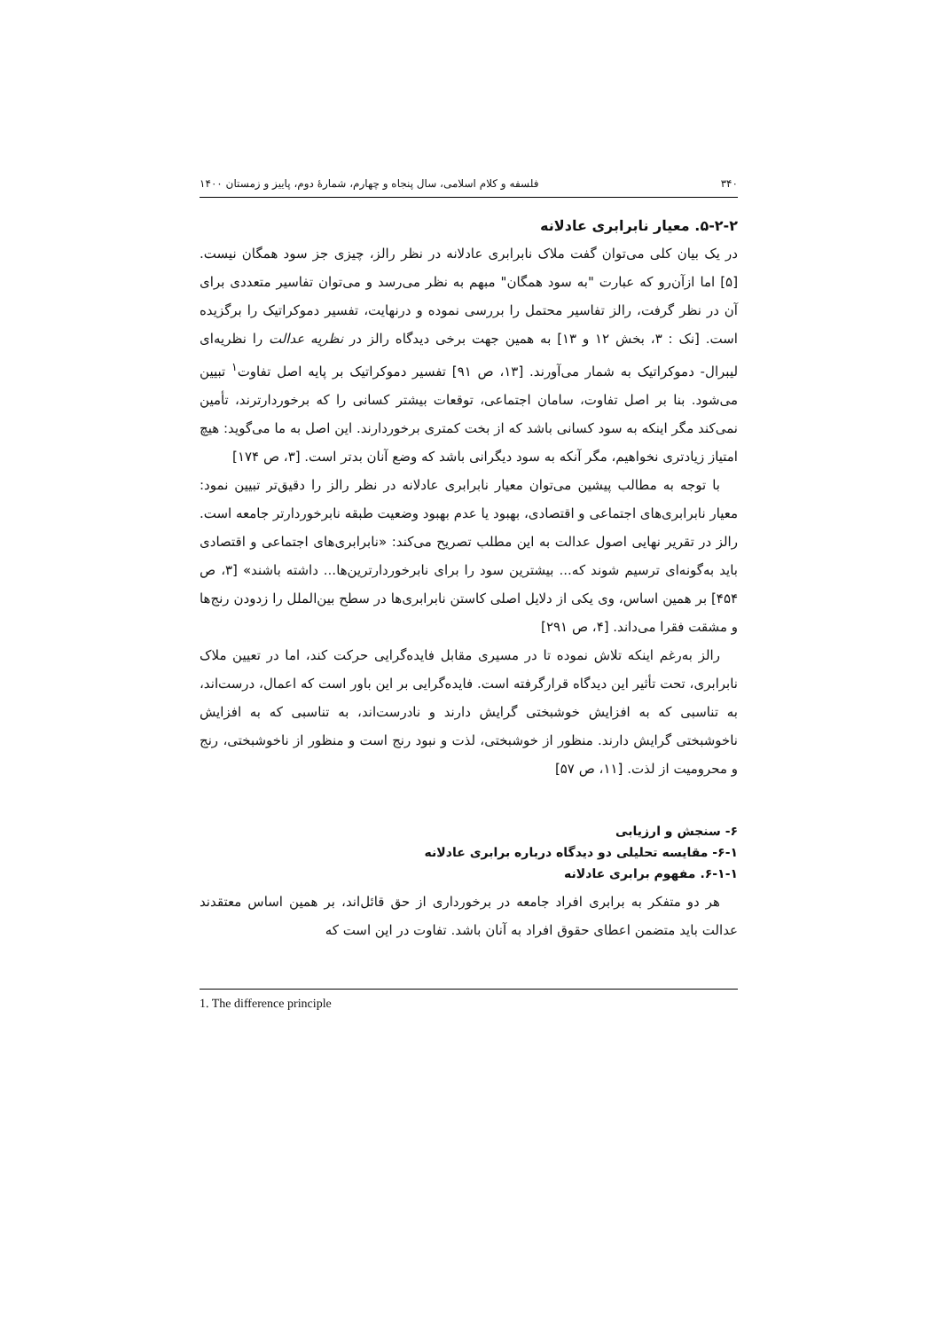۳۴۰ فلسفه و کلام اسلامی، سال پنجاه و چهارم، شمارهٔ دوم، پاییز و زمستان ۱۴۰۰
۵-۲-۲. معیار نابرابری عادلانه
در یک بیان کلی می‌توان گفت ملاک نابرابری عادلانه در نظر رالز، چیزی جز سود همگان نیست. [۵] اما ازآن‌رو که عبارت "به سود همگان" مبهم به نظر می‌رسد و می‌توان تفاسیر متعددی برای آن در نظر گرفت، رالز تفاسیر محتمل را بررسی نموده و درنهایت، تفسیر دموکراتیک را برگزیده است. [نک : ۳، بخش ۱۲ و ۱۳] به همین جهت برخی دیدگاه رالز در نظریه عدالت را نظریه‌ای لیبرال- دموکراتیک به شمار می‌آورند. [۱۳، ص ۹۱] تفسیر دموکراتیک بر پایه اصل تفاوت<sup>۱</sup> تبیین می‌شود. بنا بر اصل تفاوت، سامان اجتماعی، توقعات بیشتر کسانی را که برخوردارترند، تأمین نمی‌کند مگر اینکه به سود کسانی باشد که از بخت کمتری برخوردارند. این اصل به ما می‌گوید: هیچ امتیاز زیادتری نخواهیم، مگر آنکه به سود دیگرانی باشد که وضع آنان بدتر است. [۳، ص ۱۷۴]
با توجه به مطالب پیشین می‌توان معیار نابرابری عادلانه در نظر رالز را دقیق‌تر تبیین نمود: معیار نابرابری‌های اجتماعی و اقتصادی، بهبود یا عدم بهبود وضعیت طبقه نابرخوردارتر جامعه است. رالز در تقریر نهایی اصول عدالت به این مطلب تصریح می‌کند: «نابرابری‌های اجتماعی و اقتصادی باید به‌گونه‌ای ترسیم شوند که... بیشترین سود را برای نابرخوردارترین‌ها... داشته باشند» [۳، ص ۴۵۴] بر همین اساس، وی یکی از دلایل اصلی کاستن نابرابری‌ها در سطح بین‌الملل را زدودن رنج‌ها و مشقت فقرا می‌داند. [۴، ص ۲۹۱]
رالز به‌رغم اینکه تلاش نموده تا در مسیری مقابل فایده‌گرایی حرکت کند، اما در تعیین ملاک نابرابری، تحت تأثیر این دیدگاه قرارگرفته است. فایده‌گرایی بر این باور است که اعمال، درست‌اند، به تناسبی که به افزایش خوشبختی گرایش دارند و نادرست‌اند، به تناسبی که به افزایش ناخوشبختی گرایش دارند. منظور از خوشبختی، لذت و نبود رنج است و منظور از ناخوشبختی، رنج و محرومیت از لذت. [۱۱، ص ۵۷]
۶- سنجش و ارزیابی
۶-۱- مقایسه تحلیلی دو دیدگاه درباره برابری عادلانه
۶-۱-۱. مفهوم برابری عادلانه
هر دو متفکر به برابری افراد جامعه در برخورداری از حق قائل‌اند، بر همین اساس معتقدند عدالت باید متضمن اعطای حقوق افراد به آنان باشد. تفاوت در این است که
1. The difference principle